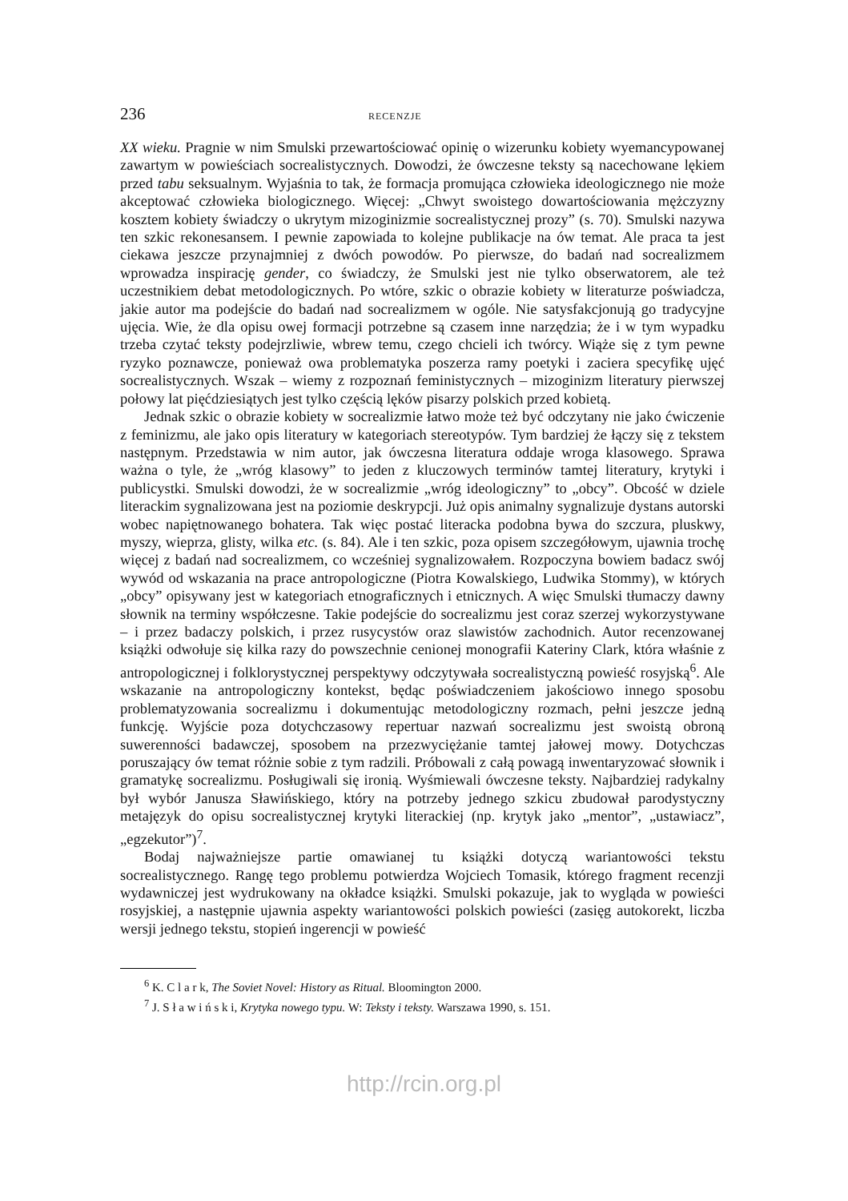236 RECENZJE
XX wieku. Pragnie w nim Smulski przewartościować opinię o wizerunku kobiety wyemancypowanej zawartym w powieściach socrealistycznych. Dowodzi, że ówczesne teksty są nacechowane lękiem przed tabu seksualnym. Wyjaśnia to tak, że formacja promująca człowieka ideologicznego nie może akceptować człowieka biologicznego. Więcej: „Chwyt swoistego dowartościowania mężczyzny kosztem kobiety świadczy o ukrytym mizoginizmie socrealistycznej prozy” (s. 70). Smulski nazywa ten szkic rekonesansem. I pewnie zapowiada to kolejne publikacje na ów temat. Ale praca ta jest ciekawa jeszcze przynajmniej z dwóch powodów. Po pierwsze, do badań nad socrealizmem wprowadza inspirację gender, co świadczy, że Smulski jest nie tylko obserwatorem, ale też uczestnikiem debat metodologicznych. Po wtóre, szkic o obrazie kobiety w literaturze poświadcza, jakie autor ma podejście do badań nad socrealizmem w ogóle. Nie satysfakcjonują go tradycyjne ujęcia. Wie, że dla opisu owej formacji potrzebne są czasem inne narzędzia; że i w tym wypadku trzeba czytać teksty podejrzliwie, wbrew temu, czego chcieli ich twórcy. Wiąże się z tym pewne ryzyko poznawcze, ponieważ owa problematyka poszerza ramy poetyki i zaciera specyfikę ujęć socrealistycznych. Wszak – wiemy z rozpoznań feministycznych – mizoginizm literatury pierwszej połowy lat pięćdziesiątych jest tylko częścią lęków pisarzy polskich przed kobietą.
Jednak szkic o obrazie kobiety w socrealizmie łatwo może też być odczytany nie jako ćwiczenie z feminizmu, ale jako opis literatury w kategoriach stereotypów. Tym bardziej że łączy się z tekstem następnym. Przedstawia w nim autor, jak ówczesna literatura oddaje wroga klasowego. Sprawa ważna o tyle, że „wróg klasowy” to jeden z kluczowych terminów tamtej literatury, krytyki i publicystki. Smulski dowodzi, że w socrealizmie „wróg ideologiczny” to „obcy”. Obcość w dziele literackim sygnalizowana jest na poziomie deskrypcji. Już opis animalny sygnalizuje dystans autorski wobec napiętnowanego bohatera. Tak więc postać literacka podobna bywa do szczura, pluskwy, myszy, wieprza, glisty, wilka etc. (s. 84). Ale i ten szkic, poza opisem szczegółowym, ujawnia trochę więcej z badań nad socrealizmem, co wcześniej sygnalizowałem. Rozpoczyna bowiem badacz swój wywód od wskazania na prace antropologiczne (Piotra Kowalskiego, Ludwika Stommy), w których „obcy” opisywany jest w kategoriach etnograficznych i etnicznych. A więc Smulski tłumaczy dawny słownik na terminy współczesne. Takie podejście do socrealizmu jest coraz szerzej wykorzystywane – i przez badaczy polskich, i przez rusycystów oraz slawistów zachodnich. Autor recenzowanej książki odwołuje się kilka razy do powszechnie cenionej monografii Kateriny Clark, która właśnie z antropologicznej i folklorystycznej perspektywy odczytywała socrealistyczną powieść rosyjską<sup>6</sup>. Ale wskazanie na antropologiczny kontekst, będąc poświadczeniem jakościowo innego sposobu problematyzowania socrealizmu i dokumentując metodologiczny rozmach, pełni jeszcze jedną funkcję. Wyjście poza dotychczasowy repertuar nazwań socrealizmu jest swoistą obroną suwerenności badawczej, sposobem na przezwyciężanie tamtej jałowej mowy. Dotychczas poruszający ów temat różnie sobie z tym radzili. Próbowali z całą powagą inwentaryzować słownik i gramatykę socrealizmu. Posługiwali się ironią. Wyśmiewali ówczesne teksty. Najbardziej radykalny był wybór Janusza Sławińskiego, który na potrzeby jednego szkicu zbudował parodystyczny metajęzyk do opisu socrealistycznej krytyki literackiej (np. krytyk jako „mentor”, „ustawiacz”, „egzekutor”)<sup>7</sup>.
Bodaj najważniejsze partie omawianej tu książki dotyczą wariantowości tekstu socrealistycznego. Rangę tego problemu potwierdza Wojciech Tomasik, którego fragment recenzji wydawniczej jest wydrukowany na okładce książki. Smulski pokazuje, jak to wygląda w powieści rosyjskiej, a następnie ujawnia aspekty wariantowości polskich powieści (zasięg autokorekt, liczba wersji jednego tekstu, stopień ingerencji w powieść
<sup>6</sup> K. C l a r k, The Soviet Novel: History as Ritual. Bloomington 2000.
<sup>7</sup> J. S ł a w i ń s k i, Krytyka nowego typu. W: Teksty i teksty. Warszawa 1990, s. 151.
http://rcin.org.pl